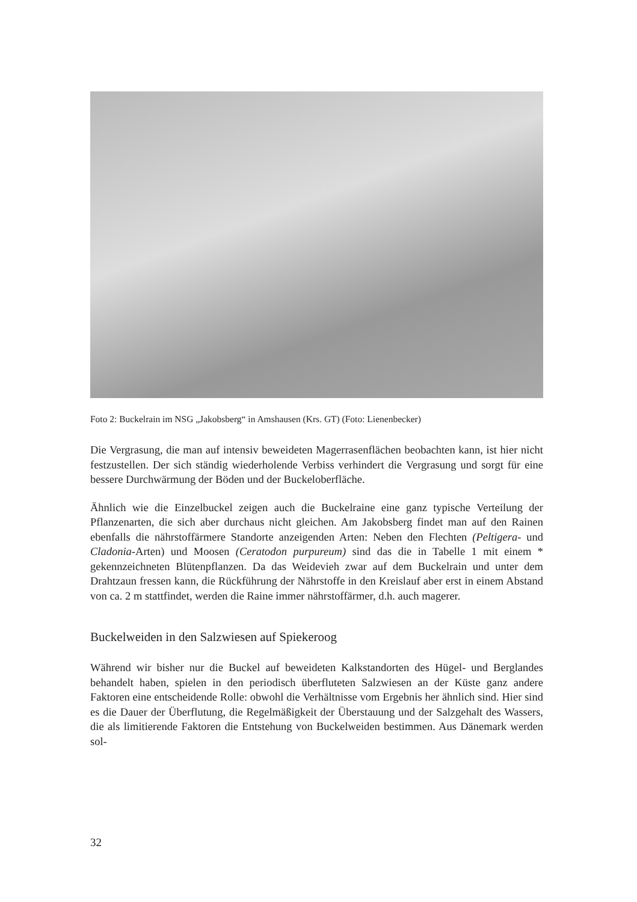Foto 2: Buckelrain im NSG „Jakobsberg“ in Amshausen (Krs. GT) (Foto: Lienenbecker)
Die Vergrasung, die man auf intensiv beweideten Magerrasenflächen beobachten kann, ist hier nicht festzustellen. Der sich ständig wiederholende Verbiss verhindert die Vergrasung und sorgt für eine bessere Durchwärmung der Böden und der Buckeloberfläche.
Ähnlich wie die Einzelbuckel zeigen auch die Buckelraine eine ganz typische Verteilung der Pflanzenarten, die sich aber durchaus nicht gleichen. Am Jakobsberg findet man auf den Rainen ebenfalls die nährstoffärmere Standorte anzeigenden Arten: Neben den Flechten (Peltigera- und Cladonia-Arten) und Moosen (Ceratodon purpureum) sind das die in Tabelle 1 mit einem * gekennzeichneten Blütenpflanzen. Da das Weidevieh zwar auf dem Buckelrain und unter dem Drahtzaun fressen kann, die Rückführung der Nährstoffe in den Kreislauf aber erst in einem Abstand von ca. 2 m stattfindet, werden die Raine immer nährstoffärmer, d.h. auch magerer.
Buckelweiden in den Salzwiesen auf Spiekeroog
Während wir bisher nur die Buckel auf beweideten Kalkstandorten des Hügel- und Berglandes behandelt haben, spielen in den periodisch überfluteten Salzwiesen an der Küste ganz andere Faktoren eine entscheidende Rolle: obwohl die Verhältnisse vom Ergebnis her ähnlich sind. Hier sind es die Dauer der Überflutung, die Regelmäßigkeit der Überstauung und der Salzgehalt des Wassers, die als limitierende Faktoren die Entstehung von Buckelweiden bestimmen. Aus Dänemark werden sol-
32